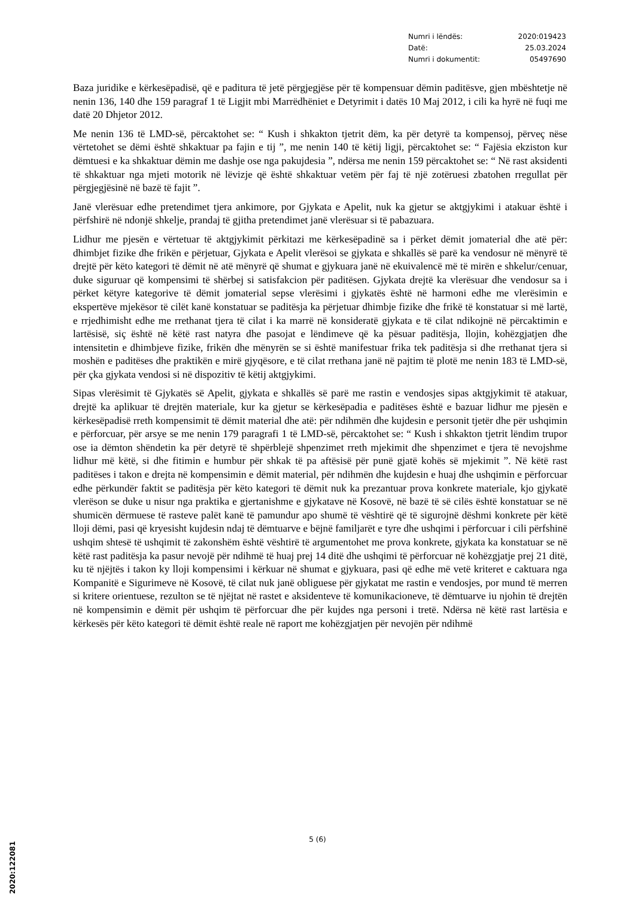Numri i lëndës: 2020:019423
Datë: 25.03.2024
Numri i dokumentit: 05497690
Baza juridike e kërkesëpadisë, që e paditura të jetë përgjegjëse për të kompensuar dëmin paditësve, gjen mbështetje në nenin 136, 140 dhe 159 paragraf 1 të Ligjit mbi Marrëdhëniet e Detyrimit i datës 10 Maj 2012, i cili ka hyrë në fuqi me datë 20 Dhjetor 2012.
Me nenin 136 të LMD-së, përcaktohet se: “ Kush i shkakton tjetrit dëm, ka për detyrë ta kompensoj, përveç nëse vërtetohet se dëmi është shkaktuar pa fajin e tij ”, me nenin 140 të këtij ligji, përcaktohet se: “ Fajësia ekziston kur dëmtuesi e ka shkaktuar dëmin me dashje ose nga pakujdesia ”, ndërsa me nenin 159 përcaktohet se: “ Në rast aksidenti të shkaktuar nga mjeti motorik në lëvizje që është shkaktuar vetëm për faj të një zotëruesi zbatohen rregullat për përgjegjësinë në bazë të fajit ”.
Janë vlerësuar edhe pretendimet tjera ankimore, por Gjykata e Apelit, nuk ka gjetur se aktgjykimi i atakuar është i përfshirë në ndonjë shkelje, prandaj të gjitha pretendimet janë vlerësuar si të pabazuara.
Lidhur me pjesën e vërtetuar të aktgjykimit përkitazi me kërkesëpadinë sa i përket dëmit jomaterial dhe atë për: dhimbjet fizike dhe frikën e përjetuar, Gjykata e Apelit vlerësoi se gjykata e shkallës së parë ka vendosur në mënyrë të drejtë për këto kategori të dëmit në atë mënyrë që shumat e gjykuara janë në ekuivalencë më të mirën e shkelur/cenuar, duke siguruar që kompensimi të shërbej si satisfakcion për paditësen. Gjykata drejtë ka vlerësuar dhe vendosur sa i përket këtyre kategorive të dëmit jomaterial sepse vlerësimi i gjykatës është në harmoni edhe me vlerësimin e ekspertëve mjekësor të cilët kanë konstatuar se paditësja ka përjetuar dhimbje fizike dhe frikë të konstatuar si më lartë, e rrjedhimisht edhe me rrethanat tjera të cilat i ka marrë në konsideratë gjykata e të cilat ndikojnë në përcaktimin e lartësisë, siç është në këtë rast natyra dhe pasojat e lëndimeve që ka pësuar paditësja, llojin, kohëzgjatjen dhe intensitetin e dhimbjeve fizike, frikën dhe mënyrën se si është manifestuar frika tek paditësja si dhe rrethanat tjera si moshën e paditëses dhe praktikën e mirë gjyqësore, e të cilat rrethana janë në pajtim të plotë me nenin 183 të LMD-së, për çka gjykata vendosi si në dispozitiv të këtij aktgjykimi.
Sipas vlerësimit të Gjykatës së Apelit, gjykata e shkallës së parë me rastin e vendosjes sipas aktgjykimit të atakuar, drejtë ka aplikuar të drejtën materiale, kur ka gjetur se kërkesëpadia e paditëses është e bazuar lidhur me pjesën e kërkesëpadisë rreth kompensimit të dëmit material dhe atë: për ndihmën dhe kujdesin e personit tjetër dhe për ushqimin e përforcuar, për arsye se me nenin 179 paragrafi 1 të LMD-së, përcaktohet se: “ Kush i shkakton tjetrit lëndim trupor ose ia dëmton shëndetin ka për detyrë të shpërblejë shpenzimet rreth mjekimit dhe shpenzimet e tjera të nevojshme lidhur më këtë, si dhe fitimin e humbur për shkak të pa aftësisë për punë gjatë kohës së mjekimit ”. Në këtë rast paditëses i takon e drejta në kompensimin e dëmit material, për ndihmën dhe kujdesin e huaj dhe ushqimin e përforcuar edhe përkundër faktit se paditësja për këto kategori të dëmit nuk ka prezantuar prova konkrete materiale, kjo gjykatë vlerëson se duke u nisur nga praktika e gjertanishme e gjykatave në Kosovë, në bazë të së cilës është konstatuar se në shumicën dërmuese të rasteve palët kanë të pamundur apo shumë të vështirë që të sigurojnë dëshmi konkrete për këtë lloji dëmi, pasi që kryesisht kujdesin ndaj të dëmtuarve e bëjnë familjarët e tyre dhe ushqimi i përforcuar i cili përfshinë ushqim shtesë të ushqimit të zakonshëm është vështirë të argumentohet me prova konkrete, gjykata ka konstatuar se në këtë rast paditësja ka pasur nevojë për ndihmë të huaj prej 14 ditë dhe ushqimi të përforcuar në kohëzgjatje prej 21 ditë, ku të njëjtës i takon ky lloji kompensimi i kërkuar në shumat e gjykuara, pasi që edhe më vetë kriteret e caktuara nga Kompanitë e Sigurimeve në Kosovë, të cilat nuk janë obliguese për gjykatat me rastin e vendosjes, por mund të merren si kritere orientuese, rezulton se të njëjtat në rastet e aksidenteve të komunikacioneve, të dëmtuarve iu njohin të drejtën në kompensimin e dëmit për ushqim të përforcuar dhe për kujdes nga personi i tretë. Ndërsa në këtë rast lartësia e kërkesës për këto kategori të dëmit është reale në raport me kohëzgjatjen për nevojën për ndihmë
5 (6)
2020:122081